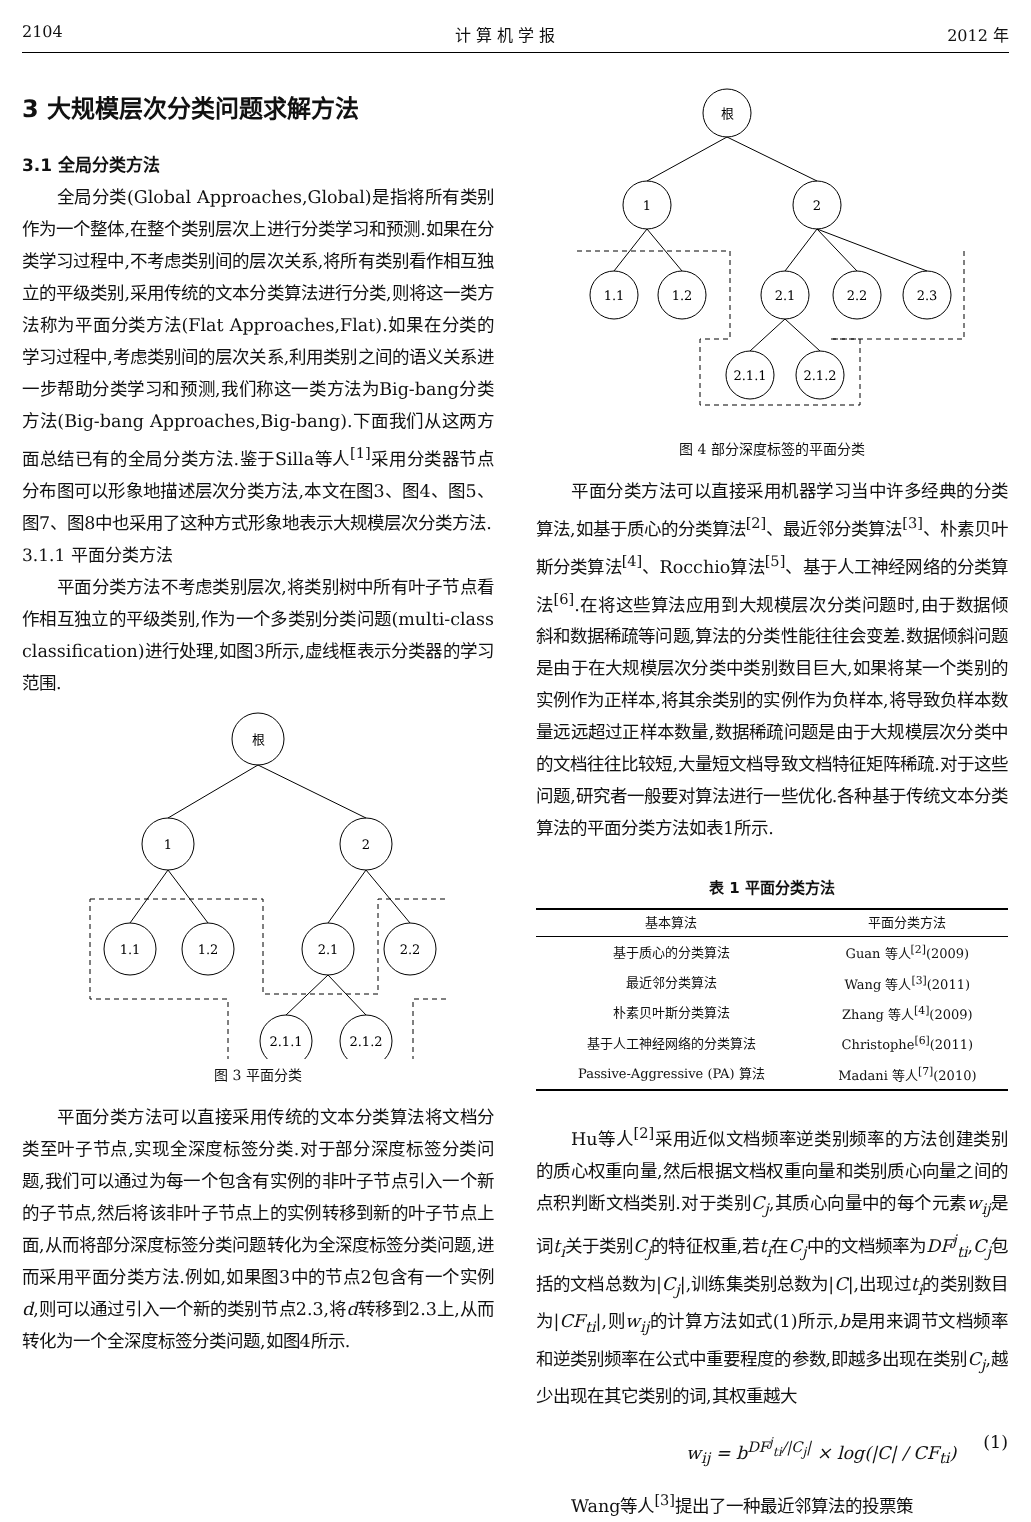2104 计 算 机 学 报 2012 年
3 大规模层次分类问题求解方法
3.1 全局分类方法
全局分类(Global Approaches,Global)是指将所有类别作为一个整体,在整个类别层次上进行分类学习和预测.如果在分类学习过程中,不考虑类别间的层次关系,将所有类别看作相互独立的平级类别,采用传统的文本分类算法进行分类,则将这一类方法称为平面分类方法(Flat Approaches,Flat).如果在分类的学习过程中,考虑类别间的层次关系,利用类别之间的语义关系进一步帮助分类学习和预测,我们称这一类方法为Big-bang分类方法(Big-bang Approaches,Big-bang).下面我们从这两方面总结已有的全局分类方法.鉴于Silla等人<sup>[1]</sup>采用分类器节点分布图可以形象地描述层次分类方法,本文在图3、图4、图5、图7、图8中也采用了这种方式形象地表示大规模层次分类方法.
3.1.1 平面分类方法
平面分类方法不考虑类别层次,将类别树中所有叶子节点看作相互独立的平级类别,作为一个多类别分类问题(multi-class classification)进行处理,如图3所示,虚线框表示分类器的学习范围.
根
1
2
1.1
1.2
2.1
2.2
2.1.1
2.1.2
图 3 平面分类
平面分类方法可以直接采用传统的文本分类算法将文档分类至叶子节点,实现全深度标签分类.对于部分深度标签分类问题,我们可以通过为每一个包含有实例的非叶子节点引入一个新的子节点,然后将该非叶子节点上的实例转移到新的叶子节点上面,从而将部分深度标签分类问题转化为全深度标签分类问题,进而采用平面分类方法.例如,如果图3中的节点2包含有一个实例d,则可以通过引入一个新的类别节点2.3,将d转移到2.3上,从而转化为一个全深度标签分类问题,如图4所示.
根
1
2
1.1
1.2
2.1
2.2
2.3
2.1.1
2.1.2
图 4 部分深度标签的平面分类
平面分类方法可以直接采用机器学习当中许多经典的分类算法,如基于质心的分类算法<sup>[2]</sup>、最近邻分类算法<sup>[3]</sup>、朴素贝叶斯分类算法<sup>[4]</sup>、Rocchio算法<sup>[5]</sup>、基于人工神经网络的分类算法<sup>[6]</sup>.在将这些算法应用到大规模层次分类问题时,由于数据倾斜和数据稀疏等问题,算法的分类性能往往会变差.数据倾斜问题是由于在大规模层次分类中类别数目巨大,如果将某一个类别的实例作为正样本,将其余类别的实例作为负样本,将导致负样本数量远远超过正样本数量,数据稀疏问题是由于大规模层次分类中的文档往往比较短,大量短文档导致文档特征矩阵稀疏.对于这些问题,研究者一般要对算法进行一些优化.各种基于传统文本分类算法的平面分类方法如表1所示.
表 1 平面分类方法
| 基本算法 | 平面分类方法 |
| --- | --- |
| 基于质心的分类算法 | Guan 等人<sup>[2]</sup>(2009) |
| 最近邻分类算法 | Wang 等人<sup>[3]</sup>(2011) |
| 朴素贝叶斯分类算法 | Zhang 等人<sup>[4]</sup>(2009) |
| 基于人工神经网络的分类算法 | Christophe<sup>[6]</sup>(2011) |
| Passive-Aggressive (PA) 算法 | Madani 等人<sup>[7]</sup>(2010) |
Hu等人<sup>[2]</sup>采用近似文档频率逆类别频率的方法创建类别的质心权重向量,然后根据文档权重向量和类别质心向量之间的点积判断文档类别.对于类别C<sub>j</sub>,其质心向量中的每个元素w<sub>ij</sub>是词t<sub>i</sub>关于类别C<sub>j</sub>的特征权重,若t<sub>i</sub>在C<sub>j</sub>中的文档频率为DF<sup>j</sup><sub>ti</sub>,C<sub>j</sub>包括的文档总数为|C<sub>j</sub>|,训练集类别总数为|C|,出现过t<sub>i</sub>的类别数目为|CF<sub>ti</sub>|,则w<sub>ij</sub>的计算方法如式(1)所示,b是用来调节文档频率和逆类别频率在公式中重要程度的参数,即越多出现在类别C<sub>j</sub>,越少出现在其它类别的词,其权重越大
w<sub>ij</sub> = b<sup>DF<sup>j</sup><sub>ti</sub>/|C<sub>j</sub>|</sup> × log(|C| / CF<sub>ti</sub>) (1)
Wang等人<sup>[3]</sup>提出了一种最近邻算法的投票策